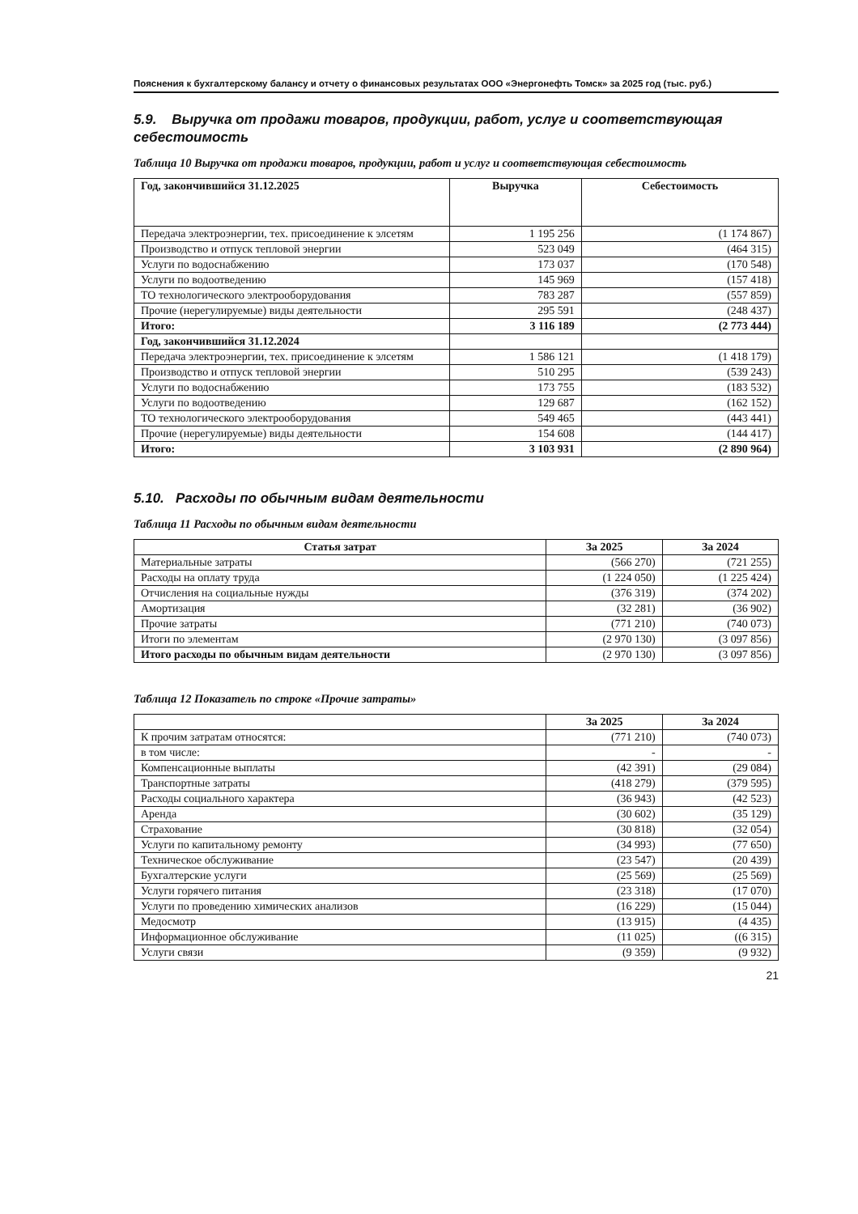Пояснения к бухгалтерскому балансу и отчету о финансовых результатах ООО «Энергонефть Томск» за 2025 год (тыс. руб.)
5.9. Выручка от продажи товаров, продукции, работ, услуг и соответствующая себестоимость
Таблица 10 Выручка от продажи товаров, продукции, работ и услуг и соответствующая себестоимость
| Год, закончившийся 31.12.2025 | Выручка | Себестоимость |
| --- | --- | --- |
| Передача электроэнергии, тех. присоединение к элсетям | 1 195 256 | (1 174 867) |
| Производство и отпуск тепловой энергии | 523 049 | (464 315) |
| Услуги по водоснабжению | 173 037 | (170 548) |
| Услуги по водоотведению | 145 969 | (157 418) |
| ТО технологического электрооборудования | 783 287 | (557 859) |
| Прочие (нерегулируемые) виды деятельности | 295 591 | (248 437) |
| Итого: | 3 116 189 | (2 773 444) |
| Год, закончившийся 31.12.2024 | | |
| Передача электроэнергии, тех. присоединение к элсетям | 1 586 121 | (1 418 179) |
| Производство и отпуск тепловой энергии | 510 295 | (539 243) |
| Услуги по водоснабжению | 173 755 | (183 532) |
| Услуги по водоотведению | 129 687 | (162 152) |
| ТО технологического электрооборудования | 549 465 | (443 441) |
| Прочие (нерегулируемые) виды деятельности | 154 608 | (144 417) |
| Итого: | 3 103 931 | (2 890 964) |
5.10. Расходы по обычным видам деятельности
Таблица 11 Расходы по обычным видам деятельности
| Статья затрат | За 2025 | За 2024 |
| --- | --- | --- |
| Материальные затраты | (566 270) | (721 255) |
| Расходы на оплату труда | (1 224 050) | (1 225 424) |
| Отчисления на социальные нужды | (376 319) | (374 202) |
| Амортизация | (32 281) | (36 902) |
| Прочие затраты | (771 210) | (740 073) |
| Итоги по элементам | (2 970 130) | (3 097 856) |
| Итого расходы по обычным видам деятельности | (2 970 130) | (3 097 856) |
Таблица 12 Показатель по строке «Прочие затраты»
| | За 2025 | За 2024 |
| --- | --- | --- |
| К прочим затратам относятся: | (771 210) | (740 073) |
| в том числе: | - | - |
| Компенсационные выплаты | (42 391) | (29 084) |
| Транспортные затраты | (418 279) | (379 595) |
| Расходы социального характера | (36 943) | (42 523) |
| Аренда | (30 602) | (35 129) |
| Страхование | (30 818) | (32 054) |
| Услуги по капитальному ремонту | (34 993) | (77 650) |
| Техническое обслуживание | (23 547) | (20 439) |
| Бухгалтерские услуги | (25 569) | (25 569) |
| Услуги горячего питания | (23 318) | (17 070) |
| Услуги по проведению химических анализов | (16 229) | (15 044) |
| Медосмотр | (13 915) | (4 435) |
| Информационное обслуживание | (11 025) | ((6 315) |
| Услуги связи | (9 359) | (9 932) |
21